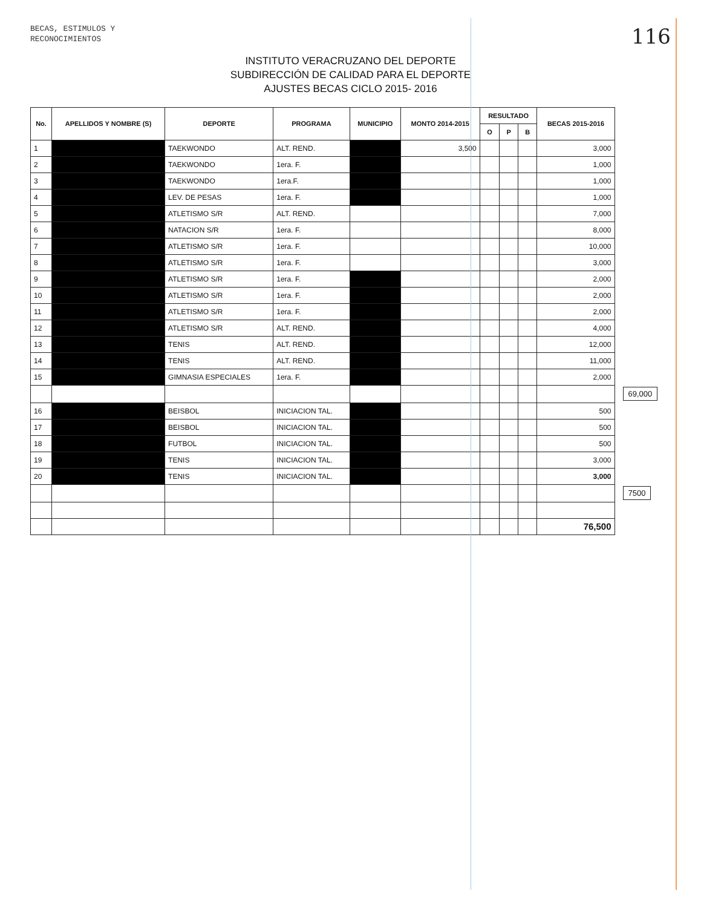BECAS, ESTIMULOS Y
RECONOCIMIENTOS
116
INSTITUTO VERACRUZANO DEL DEPORTE
SUBDIRECCIÓN DE CALIDAD PARA EL DEPORTE
AJUSTES BECAS CICLO 2015- 2016
| No. | APELLIDOS Y NOMBRE (S) | DEPORTE | PROGRAMA | MUNICIPIO | MONTO 2014-2015 | RESULTADO | | | BECAS 2015-2016 | |
| --- | --- | --- | --- | --- | --- | --- | --- | --- | --- | --- |
| | | | | | | O | P | B | | |
| 1 | | TAEKWONDO | ALT. REND. | | 3,500 | | | | 3,000 | |
| 2 | | TAEKWONDO | 1era. F. | | | | | | 1,000 | |
| 3 | | TAEKWONDO | 1era.F. | | | | | | 1,000 | |
| 4 | | LEV. DE PESAS | 1era. F. | | | | | | 1,000 | |
| 5 | | ATLETISMO S/R | ALT. REND. | | | | | | 7,000 | |
| 6 | | NATACION S/R | 1era. F. | | | | | | 8,000 | |
| 7 | | ATLETISMO S/R | 1era. F. | | | | | | 10,000 | |
| 8 | | ATLETISMO S/R | 1era. F. | | | | | | 3,000 | |
| 9 | | ATLETISMO S/R | 1era. F. | | | | | | 2,000 | |
| 10 | | ATLETISMO S/R | 1era. F. | | | | | | 2,000 | |
| 11 | | ATLETISMO S/R | 1era. F. | | | | | | 2,000 | |
| 12 | | ATLETISMO S/R | ALT. REND. | | | | | | 4,000 | |
| 13 | | TENIS | ALT. REND. | | | | | | 12,000 | |
| 14 | | TENIS | ALT. REND. | | | | | | 11,000 | |
| 15 | | GIMNASIA ESPECIALES | 1era. F. | | | | | | 2,000 | |
| | | | | | | | | | | 69,000 |
| 16 | | BEISBOL | INICIACION TAL. | | | | | | 500 | |
| 17 | | BEISBOL | INICIACION TAL. | | | | | | 500 | |
| 18 | | FUTBOL | INICIACION TAL. | | | | | | 500 | |
| 19 | | TENIS | INICIACION TAL. | | | | | | 3,000 | |
| 20 | | TENIS | INICIACION TAL. | | | | | | 3,000 | |
| | | | | | | | | | | 7500 |
| | | | | | | | | | 76,500 | |